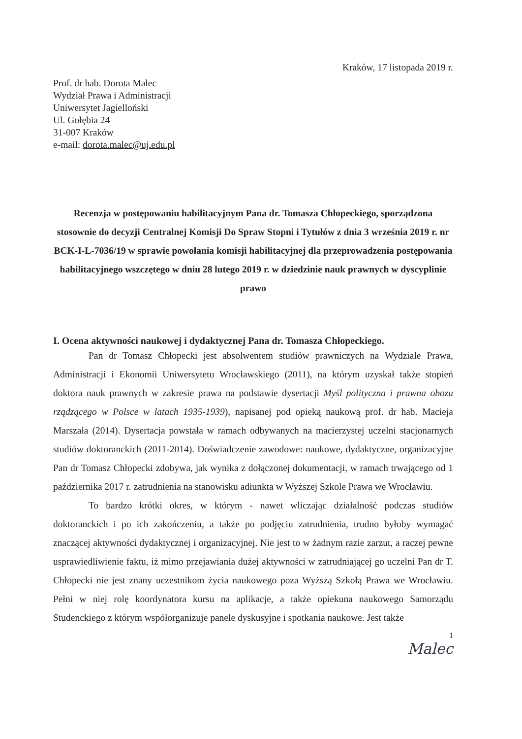Kraków, 17 listopada 2019 r.
Prof. dr hab. Dorota Malec
Wydział Prawa i Administracji
Uniwersytet Jagielloński
Ul. Gołębia 24
31-007 Kraków
e-mail: dorota.malec@uj.edu.pl
Recenzja w postępowaniu habilitacyjnym Pana dr. Tomasza Chłopeckiego, sporządzona stosownie do decyzji Centralnej Komisji Do Spraw Stopni i Tytułów z dnia 3 września 2019 r. nr BCK-I-L-7036/19 w sprawie powołania komisji habilitacyjnej dla przeprowadzenia postępowania habilitacyjnego wszczętego w dniu 28 lutego 2019 r. w dziedzinie nauk prawnych w dyscyplinie prawo
I. Ocena aktywności naukowej i dydaktycznej Pana dr. Tomasza Chłopeckiego.
Pan dr Tomasz Chłopecki jest absolwentem studiów prawniczych na Wydziale Prawa, Administracji i Ekonomii Uniwersytetu Wrocławskiego (2011), na którym uzyskał także stopień doktora nauk prawnych w zakresie prawa na podstawie dysertacji Myśl polityczna i prawna obozu rządzącego w Polsce w latach 1935-1939), napisanej pod opieką naukową prof. dr hab. Macieja Marszała (2014). Dysertacja powstała w ramach odbywanych na macierzystej uczelni stacjonarnych studiów doktoranckich (2011-2014). Doświadczenie zawodowe: naukowe, dydaktyczne, organizacyjne Pan dr Tomasz Chłopecki zdobywa, jak wynika z dołączonej dokumentacji, w ramach trwającego od 1 października 2017 r. zatrudnienia na stanowisku adiunkta w Wyższej Szkole Prawa we Wrocławiu.
To bardzo krótki okres, w którym - nawet wliczając działalność podczas studiów doktoranckich i po ich zakończeniu, a także po podjęciu zatrudnienia, trudno byłoby wymagać znaczącej aktywności dydaktycznej i organizacyjnej. Nie jest to w żadnym razie zarzut, a raczej pewne usprawiedliwienie faktu, iż mimo przejawiania dużej aktywności w zatrudniającej go uczelni Pan dr T. Chłopecki nie jest znany uczestnikom życia naukowego poza Wyższą Szkołą Prawa we Wrocławiu. Pełni w niej rolę koordynatora kursu na aplikacje, a także opiekuna naukowego Samorządu Studenckiego z którym współorganizuje panele dyskusyjne i spotkania naukowe. Jest także
1
Malec